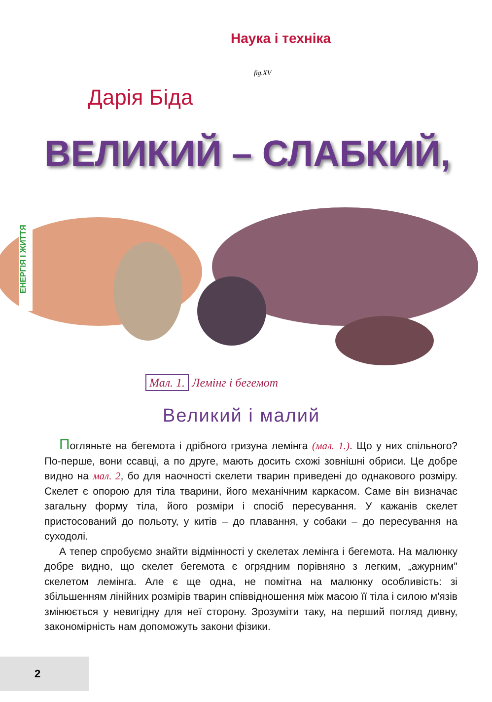Наука і техніка
fig.XV
Дарія Біда
ВЕЛИКИЙ – СЛАБКИЙ,
ЕНЕРГІЯ І ЖИТТЯ
Мал. 1. Лемінг і бегемот
Великий і малий
Погляньте на бегемота і дрібного гризуна лемінга (мал. 1.). Що у них спільного? По-перше, вони ссавці, а по друге, мають досить схожі зовнішні обриси. Це добре видно на мал. 2, бо для наочності скелети тварин приведені до однакового розміру. Скелет є опорою для тіла тварини, його механічним каркасом. Саме він визначає загальну форму тіла, його розміри і спосіб пересування. У кажанів скелет пристосований до польоту, у китів – до плавання, у собаки – до пересування на суходолі.
А тепер спробуємо знайти відмінності у скелетах лемінга і бегемота. На малюнку добре видно, що скелет бегемота є огрядним порівняно з легким, „ажурним" скелетом лемінга. Але є ще одна, не помітна на малюнку особливість: зі збільшенням лінійних розмірів тварин співвідношення між масою її тіла і силою м'язів змінюється у невигідну для неї сторону. Зрозуміти таку, на перший погляд дивну, закономірність нам допоможуть закони фізики.
2